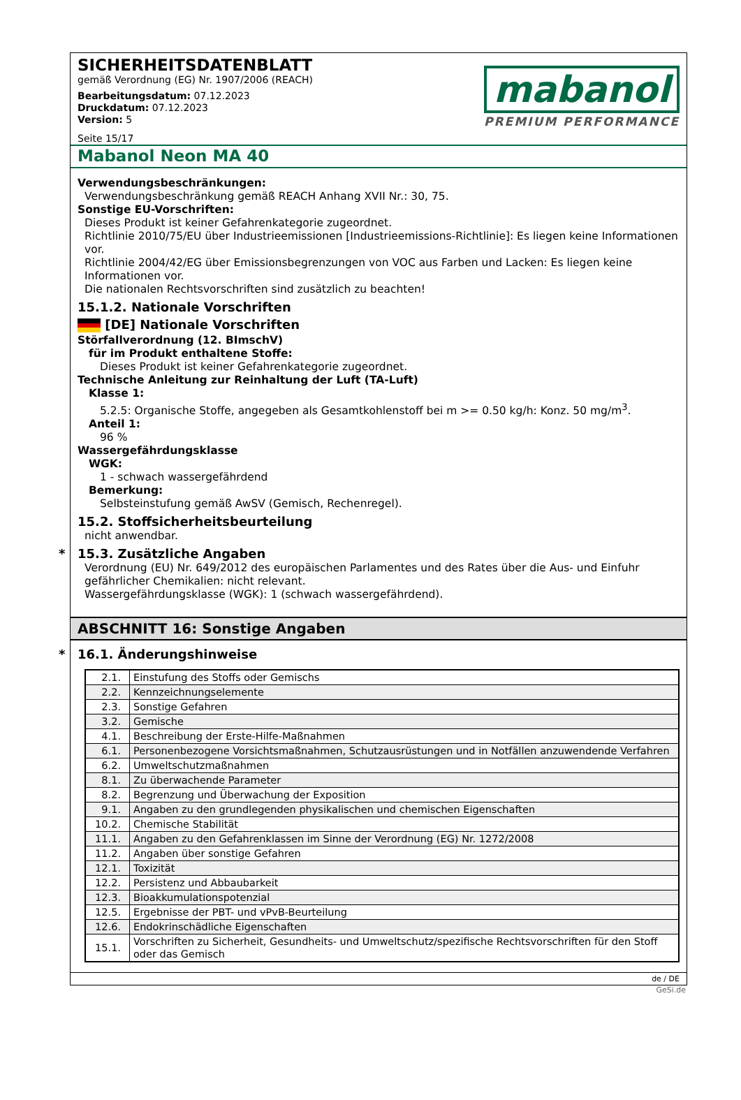SICHERHEITSDATENBLATT
gemäß Verordnung (EG) Nr. 1907/2006 (REACH)
Bearbeitungsdatum: 07.12.2023
Druckdatum: 07.12.2023
Version: 5
Seite 15/17
mabanol
PREMIUM PERFORMANCE
Mabanol Neon MA 40
Verwendungsbeschränkungen:
Verwendungsbeschränkung gemäß REACH Anhang XVII Nr.: 30, 75.
Sonstige EU-Vorschriften:
Dieses Produkt ist keiner Gefahrenkategorie zugeordnet.
Richtlinie 2010/75/EU über Industrieemissionen [Industrieemissions-Richtlinie]: Es liegen keine Informationen vor.
Richtlinie 2004/42/EG über Emissionsbegrenzungen von VOC aus Farben und Lacken: Es liegen keine Informationen vor.
Die nationalen Rechtsvorschriften sind zusätzlich zu beachten!
15.1.2. Nationale Vorschriften
[DE] Nationale Vorschriften
Störfallverordnung (12. BImschV)
für im Produkt enthaltene Stoffe:
Dieses Produkt ist keiner Gefahrenkategorie zugeordnet.
Technische Anleitung zur Reinhaltung der Luft (TA-Luft)
Klasse 1:
5.2.5: Organische Stoffe, angegeben als Gesamtkohlenstoff bei m >= 0.50 kg/h: Konz. 50 mg/m<sup>3</sup>.
Anteil 1:
96 %
Wassergefährdungsklasse
WGK:
1 - schwach wassergefährdend
Bemerkung:
Selbsteinstufung gemäß AwSV (Gemisch, Rechenregel).
15.2. Stoffsicherheitsbeurteilung
nicht anwendbar.
* 15.3. Zusätzliche Angaben
Verordnung (EU) Nr. 649/2012 des europäischen Parlamentes und des Rates über die Aus- und Einfuhr gefährlicher Chemikalien: nicht relevant.
Wassergefährdungsklasse (WGK): 1 (schwach wassergefährdend).
ABSCHNITT 16: Sonstige Angaben
* 16.1. Änderungshinweise
| 2.1. | Einstufung des Stoffs oder Gemischs |
| 2.2. | Kennzeichnungselemente |
| 2.3. | Sonstige Gefahren |
| 3.2. | Gemische |
| 4.1. | Beschreibung der Erste-Hilfe-Maßnahmen |
| 6.1. | Personenbezogene Vorsichtsmaßnahmen, Schutzausrüstungen und in Notfällen anzuwendende Verfahren |
| 6.2. | Umweltschutzmaßnahmen |
| 8.1. | Zu überwachende Parameter |
| 8.2. | Begrenzung und Überwachung der Exposition |
| 9.1. | Angaben zu den grundlegenden physikalischen und chemischen Eigenschaften |
| 10.2. | Chemische Stabilität |
| 11.1. | Angaben zu den Gefahrenklassen im Sinne der Verordnung (EG) Nr. 1272/2008 |
| 11.2. | Angaben über sonstige Gefahren |
| 12.1. | Toxizität |
| 12.2. | Persistenz und Abbaubarkeit |
| 12.3. | Bioakkumulationspotenzial |
| 12.5. | Ergebnisse der PBT- und vPvB-Beurteilung |
| 12.6. | Endokrinschädliche Eigenschaften |
| 15.1. | Vorschriften zu Sicherheit, Gesundheits- und Umweltschutz/spezifische Rechtsvorschriften für den Stoff oder das Gemisch |
de / DE
GeSi.de